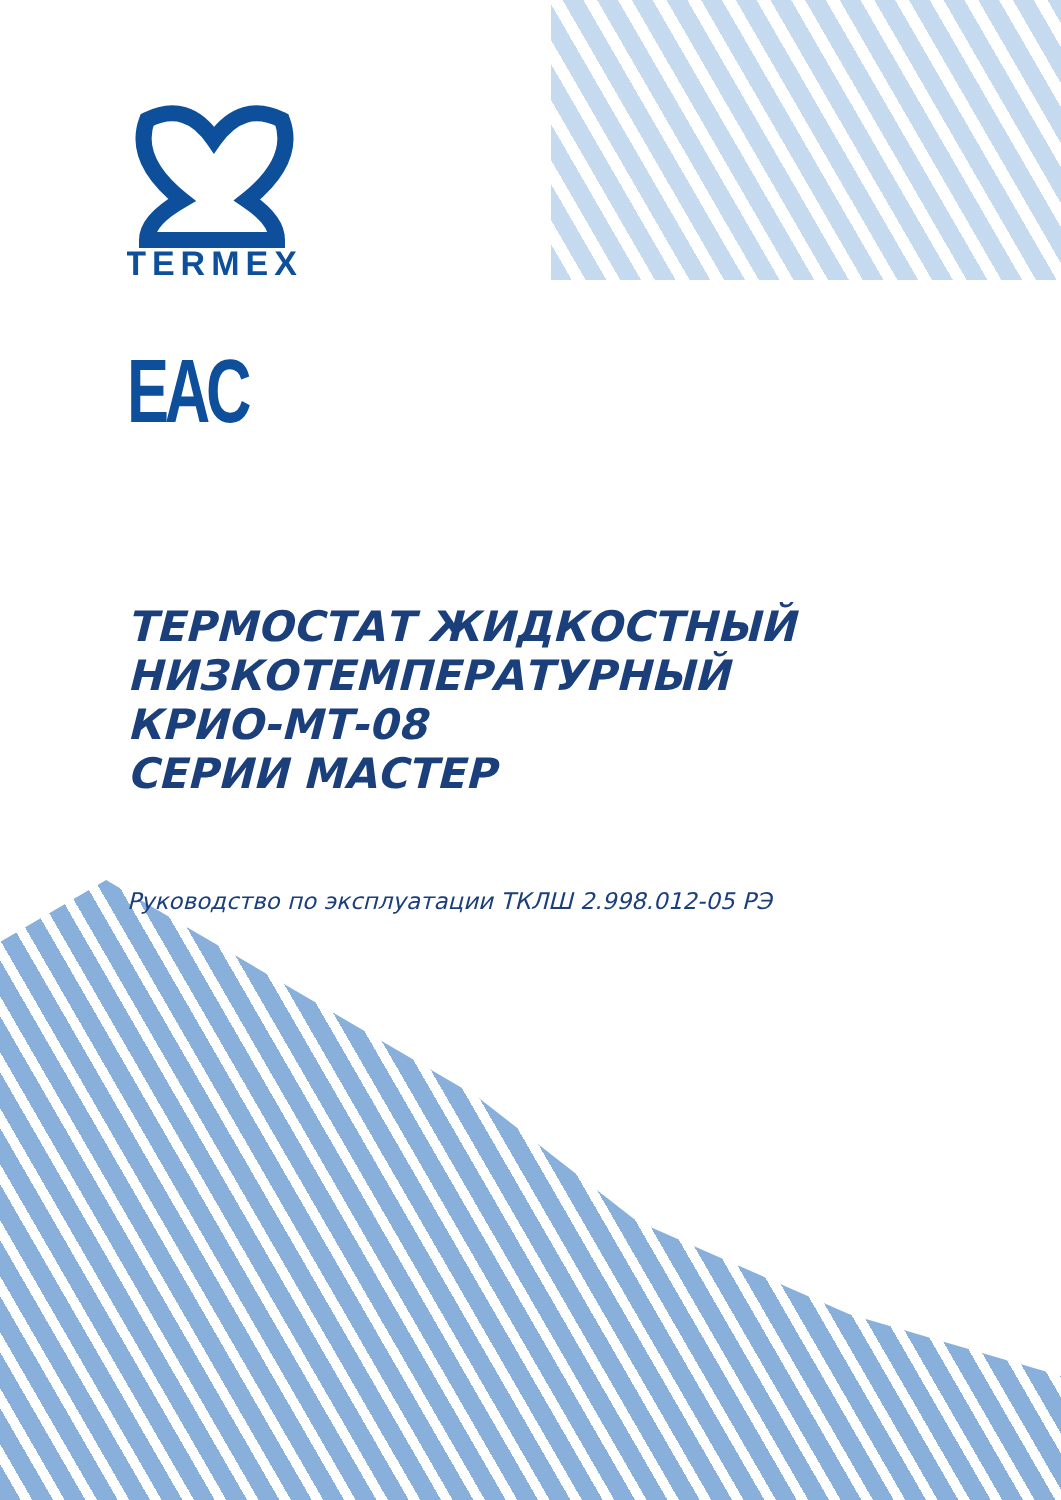TERMEX
EAC
ТЕРМОСТАТ ЖИДКОСТНЫЙ
НИЗКОТЕМПЕРАТУРНЫЙ
КРИО-МТ-08
СЕРИИ МАСТЕР
Руководство по эксплуатации ТКЛШ 2.998.012-05 РЭ